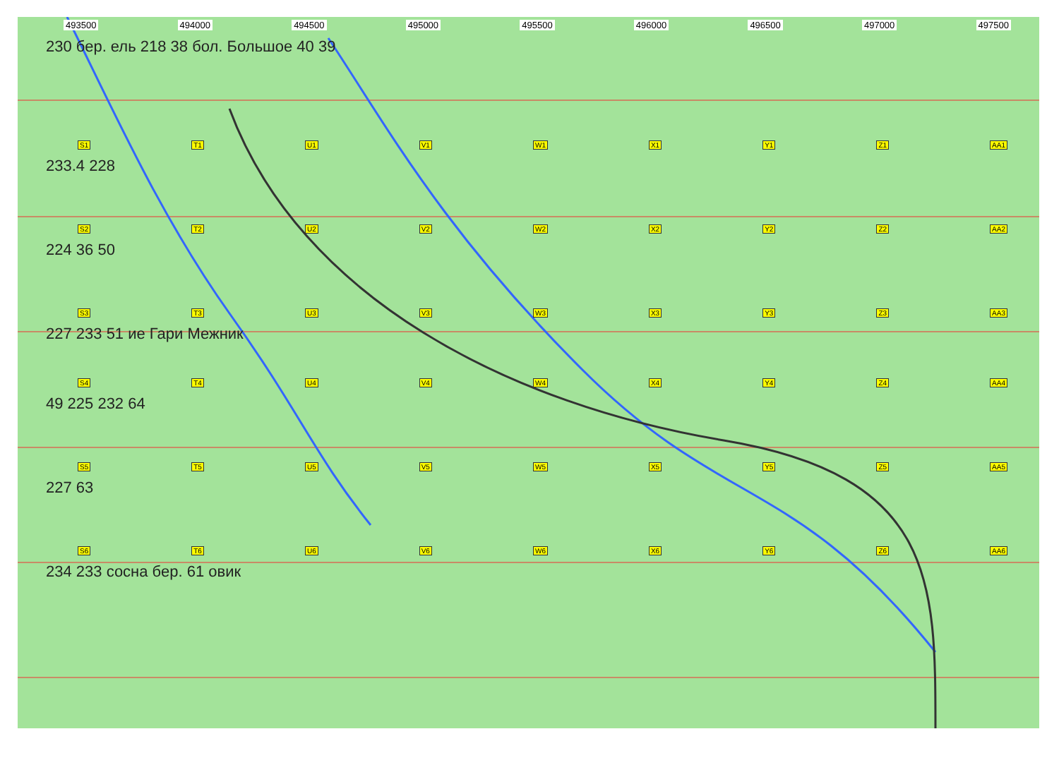493500 494000 494500 495000 495500 496000 496500 497000 497500
230 бер. ель 218 38 бол. Большое 40 39
S1 T1 U1 V1 W1 X1 Y1 Z1 AA1
233.4 228
S2 T2 U2 V2 W2 X2 Y2 Z2 AA2
224 36 50
S3 T3 U3 V3 W3 X3 Y3 Z3 AA3
227 233 51 ие Гари Межник
S4 T4 U4 V4 W4 X4 Y4 Z4 AA4
49 225 232 64
S5 T5 U5 V5 W5 X5 Y5 Z5 AA5
227 63
S6 T6 U6 V6 W6 X6 Y6 Z6 AA6
234 233 сосна бер. 61 овик